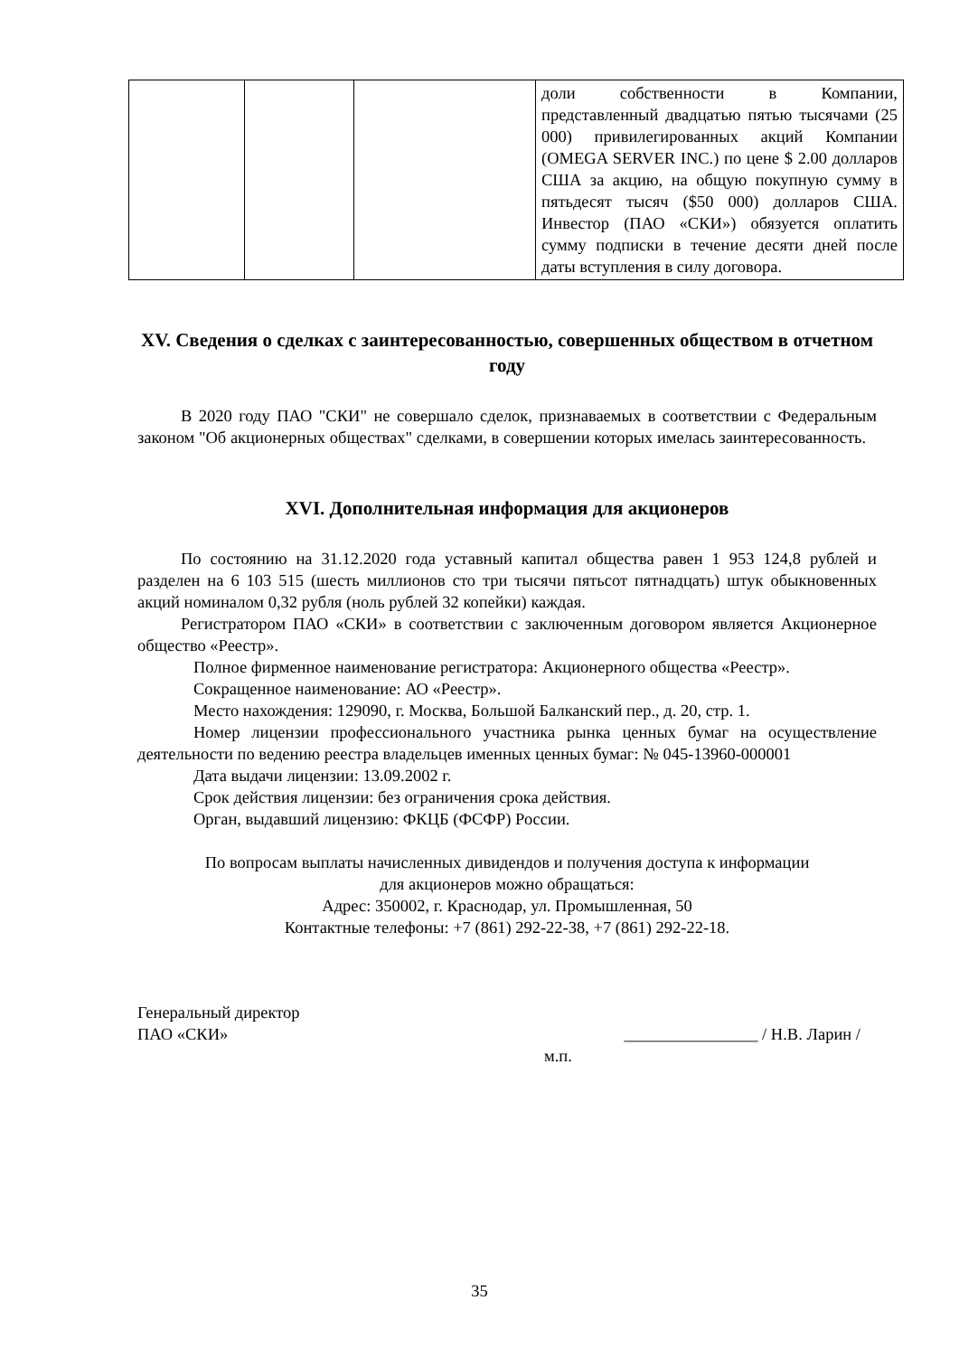| | | | доли собственности в Компании, представленный двадцатью пятью тысячами (25 000) привилегированных акций Компании (OMEGA SERVER INC.) по цене $ 2.00 долларов США за акцию, на общую покупную сумму в пятьдесят тысяч ($50 000) долларов США. Инвестор (ПАО «СКИ») обязуется оплатить сумму подписки в течение десяти дней после даты вступления в силу договора. |
XV. Сведения о сделках с заинтересованностью, совершенных обществом в отчетном году
В 2020 году ПАО "СКИ" не совершало сделок, признаваемых в соответствии с Федеральным законом "Об акционерных обществах" сделками, в совершении которых имелась заинтересованность.
XVI. Дополнительная информация для акционеров
По состоянию на 31.12.2020 года уставный капитал общества равен 1 953 124,8 рублей и разделен на 6 103 515 (шесть миллионов сто три тысячи пятьсот пятнадцать) штук обыкновенных акций номиналом 0,32 рубля (ноль рублей 32 копейки) каждая.
Регистратором ПАО «СКИ» в соответствии с заключенным договором является Акционерное общество «Реестр».
Полное фирменное наименование регистратора: Акционерного общества «Реестр».
Сокращенное наименование: АО «Реестр».
Место нахождения: 129090, г. Москва, Большой Балканский пер., д. 20, стр. 1.
Номер лицензии профессионального участника рынка ценных бумаг на осуществление деятельности по ведению реестра владельцев именных ценных бумаг: № 045-13960-000001
Дата выдачи лицензии: 13.09.2002 г.
Срок действия лицензии: без ограничения срока действия.
Орган, выдавший лицензию: ФКЦБ (ФСФР) России.
По вопросам выплаты начисленных дивидендов и получения доступа к информации
для акционеров можно обращаться:
Адрес: 350002, г. Краснодар, ул. Промышленная, 50
Контактные телефоны: +7 (861) 292-22-38, +7 (861) 292-22-18.
Генеральный директор
ПАО «СКИ» ________________ / Н.В. Ларин /
м.п.
35